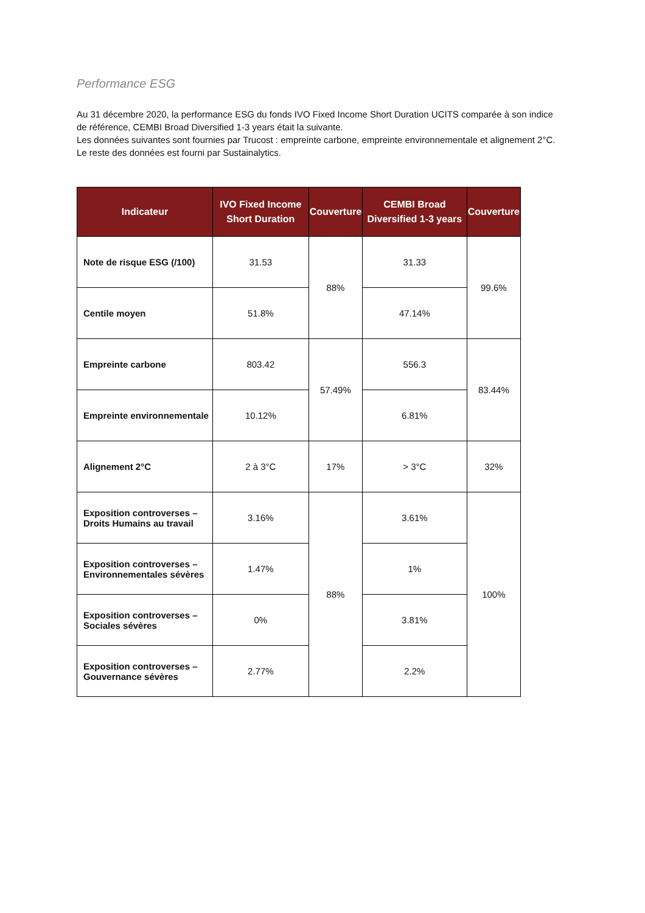Performance ESG
Au 31 décembre 2020, la performance ESG du fonds IVO Fixed Income Short Duration UCITS comparée à son indice de référence, CEMBI Broad Diversified 1-3 years était la suivante.
Les données suivantes sont fournies par Trucost : empreinte carbone, empreinte environnementale et alignement 2°C.
Le reste des données est fourni par Sustainalytics.
| Indicateur | IVO Fixed Income Short Duration | Couverture | CEMBI Broad Diversified 1-3 years | Couverture |
| --- | --- | --- | --- | --- |
| Note de risque ESG (/100) | 31.53 | 88% | 31.33 | 99.6% |
| Centile moyen | 51.8% | | 47.14% | |
| Empreinte carbone | 803.42 | 57.49% | 556.3 | 83.44% |
| Empreinte environnementale | 10.12% | | 6.81% | |
| Alignement 2°C | 2 à 3°C | 17% | > 3°C | 32% |
| Exposition controverses – Droits Humains au travail | 3.16% | 88% | 3.61% | 100% |
| Exposition controverses – Environnementales sévères | 1.47% | | 1% | |
| Exposition controverses – Sociales sévères | 0% | | 3.81% | |
| Exposition controverses – Gouvernance sévères | 2.77% | | 2.2% | |